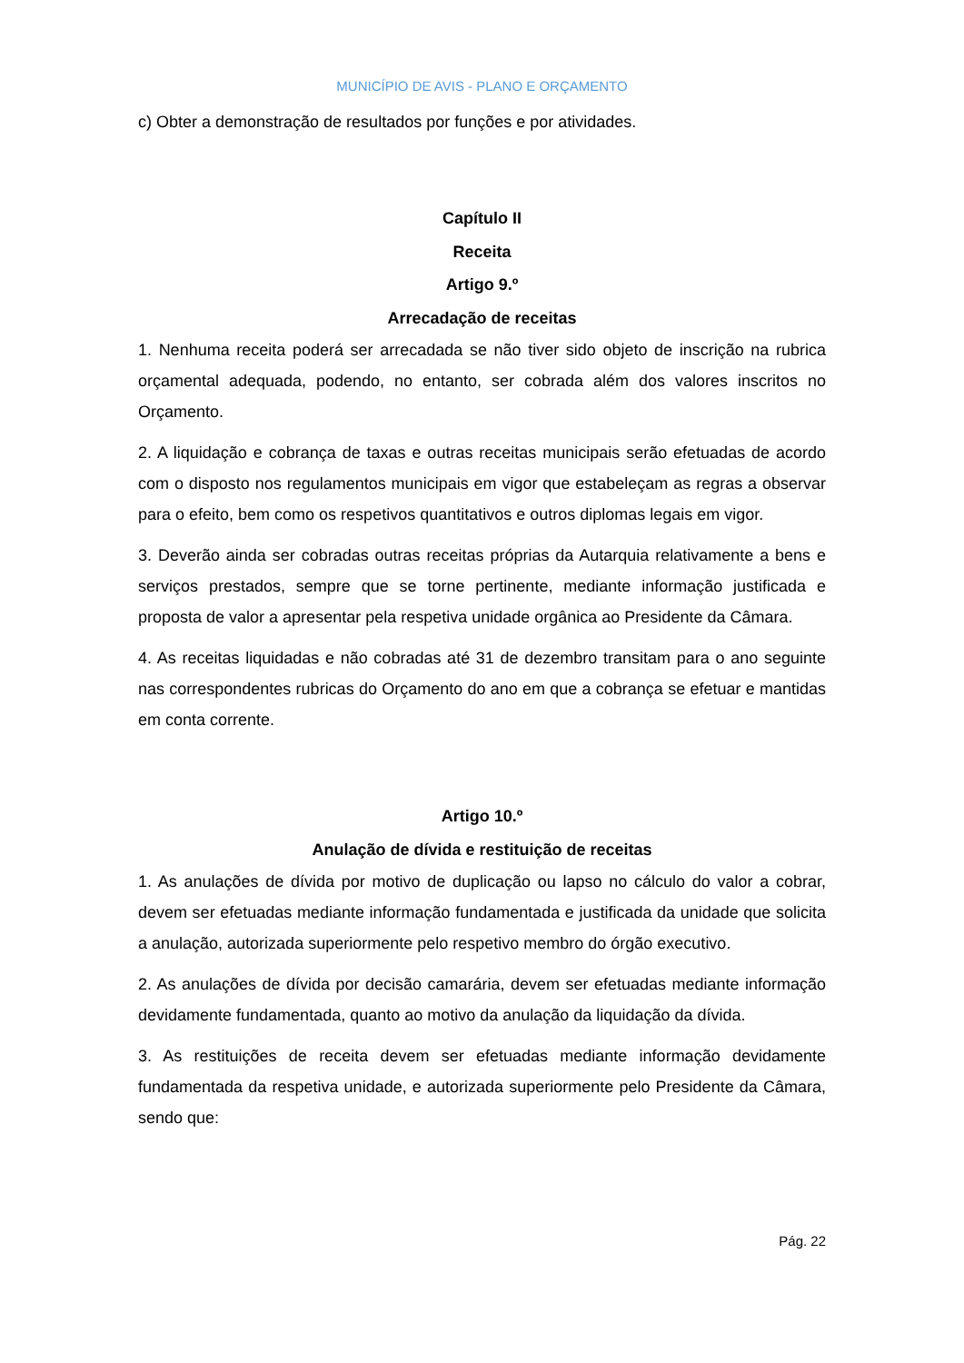MUNICÍPIO DE AVIS - PLANO E ORÇAMENTO
c) Obter a demonstração de resultados por funções e por atividades.
Capítulo II
Receita
Artigo 9.º
Arrecadação de receitas
1. Nenhuma receita poderá ser arrecadada se não tiver sido objeto de inscrição na rubrica orçamental adequada, podendo, no entanto, ser cobrada além dos valores inscritos no Orçamento.
2. A liquidação e cobrança de taxas e outras receitas municipais serão efetuadas de acordo com o disposto nos regulamentos municipais em vigor que estabeleçam as regras a observar para o efeito, bem como os respetivos quantitativos e outros diplomas legais em vigor.
3. Deverão ainda ser cobradas outras receitas próprias da Autarquia relativamente a bens e serviços prestados, sempre que se torne pertinente, mediante informação justificada e proposta de valor a apresentar pela respetiva unidade orgânica ao Presidente da Câmara.
4. As receitas liquidadas e não cobradas até 31 de dezembro transitam para o ano seguinte nas correspondentes rubricas do Orçamento do ano em que a cobrança se efetuar e mantidas em conta corrente.
Artigo 10.º
Anulação de dívida e restituição de receitas
1. As anulações de dívida por motivo de duplicação ou lapso no cálculo do valor a cobrar, devem ser efetuadas mediante informação fundamentada e justificada da unidade que solicita a anulação, autorizada superiormente pelo respetivo membro do órgão executivo.
2. As anulações de dívida por decisão camarária, devem ser efetuadas mediante informação devidamente fundamentada, quanto ao motivo da anulação da liquidação da dívida.
3. As restituições de receita devem ser efetuadas mediante informação devidamente fundamentada da respetiva unidade, e autorizada superiormente pelo Presidente da Câmara, sendo que:
Pág. 22